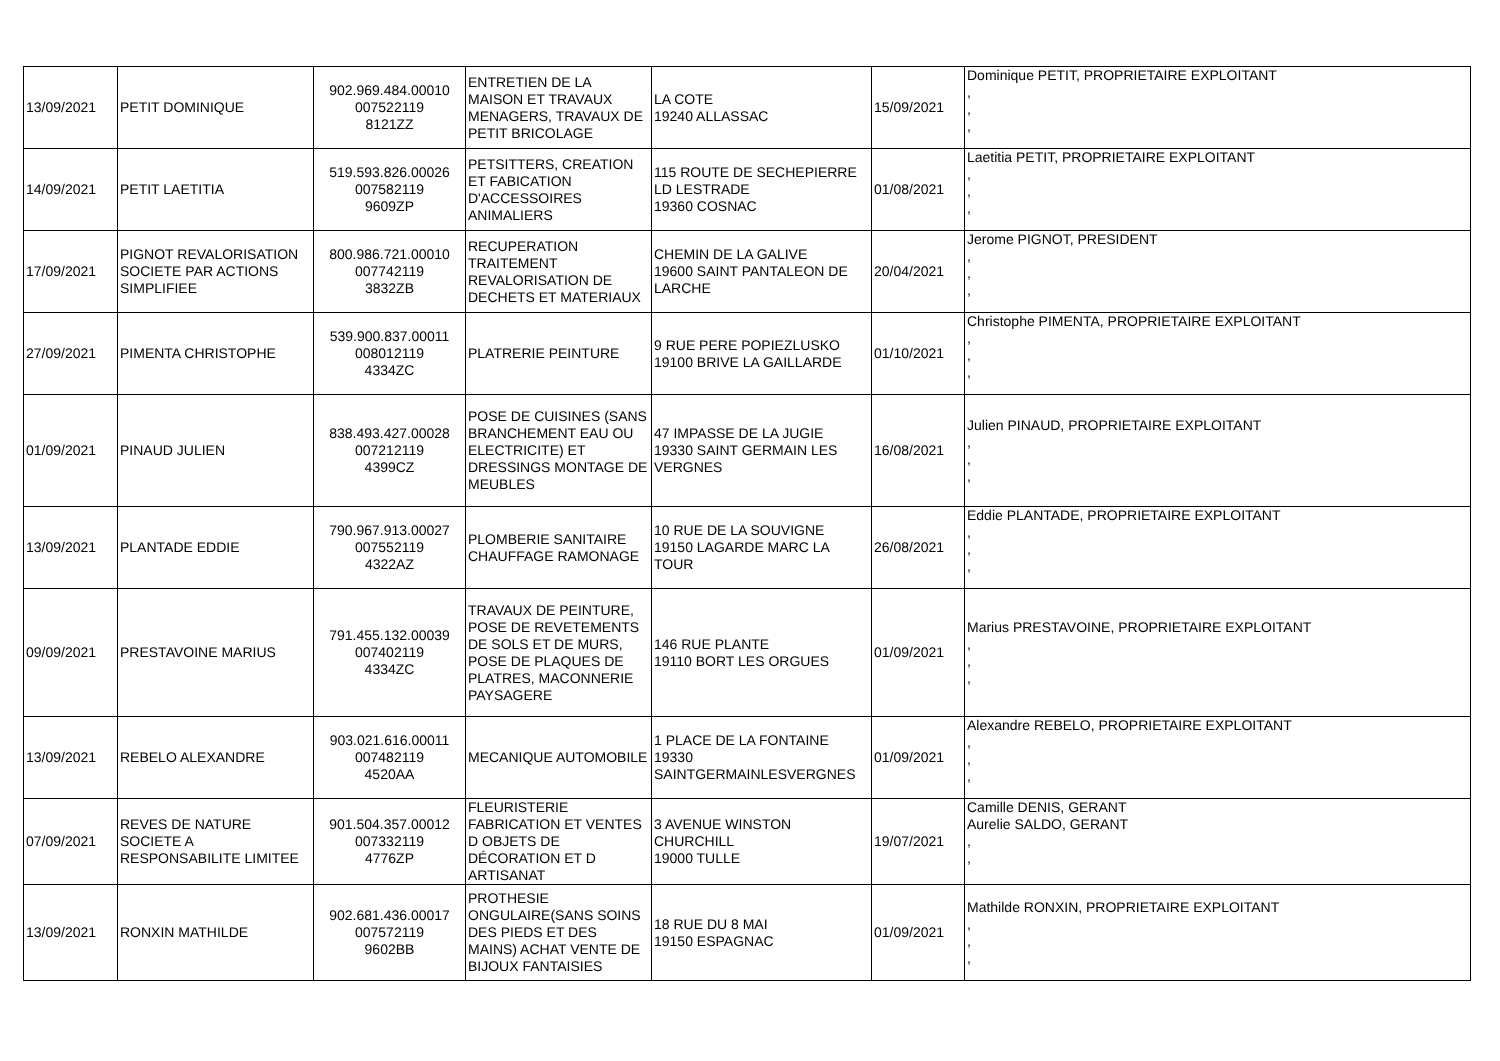| 13/09/2021 | PETIT DOMINIQUE | 902.969.484.00010 007522119 8121ZZ | ENTRETIEN DE LA MAISON ET TRAVAUX MENAGERS, TRAVAUX DE PETIT BRICOLAGE | LA COTE 19240 ALLASSAC | 15/09/2021 | Dominique PETIT, PROPRIETAIRE EXPLOITANT , , , |
| 14/09/2021 | PETIT LAETITIA | 519.593.826.00026 007582119 9609ZP | PETSITTERS, CREATION ET FABICATION D'ACCESSOIRES ANIMALIERS | 115 ROUTE DE SECHEPIERRE LD LESTRADE 19360 COSNAC | 01/08/2021 | Laetitia PETIT, PROPRIETAIRE EXPLOITANT , , , |
| 17/09/2021 | PIGNOT REVALORISATION SOCIETE PAR ACTIONS SIMPLIFIEE | 800.986.721.00010 007742119 3832ZB | RECUPERATION TRAITEMENT REVALORISATION DE DECHETS ET MATERIAUX | CHEMIN DE LA GALIVE 19600 SAINT PANTALEON DE LARCHE | 20/04/2021 | Jerome PIGNOT, PRESIDENT , , , |
| 27/09/2021 | PIMENTA CHRISTOPHE | 539.900.837.00011 008012119 4334ZC | PLATRERIE PEINTURE | 9 RUE PERE POPIEZLUSKO 19100 BRIVE LA GAILLARDE | 01/10/2021 | Christophe PIMENTA, PROPRIETAIRE EXPLOITANT , , , |
| 01/09/2021 | PINAUD JULIEN | 838.493.427.00028 007212119 4399CZ | POSE DE CUISINES (SANS BRANCHEMENT EAU OU ELECTRICITE) ET DRESSINGS MONTAGE DE MEUBLES | 47 IMPASSE DE LA JUGIE 19330 SAINT GERMAIN LES VERGNES | 16/08/2021 | Julien PINAUD, PROPRIETAIRE EXPLOITANT , , , |
| 13/09/2021 | PLANTADE EDDIE | 790.967.913.00027 007552119 4322AZ | PLOMBERIE SANITAIRE CHAUFFAGE RAMONAGE | 10 RUE DE LA SOUVIGNE 19150 LAGARDE MARC LA TOUR | 26/08/2021 | Eddie PLANTADE, PROPRIETAIRE EXPLOITANT , , , |
| 09/09/2021 | PRESTAVOINE MARIUS | 791.455.132.00039 007402119 4334ZC | TRAVAUX DE PEINTURE, POSE DE REVETEMENTS DE SOLS ET DE MURS, POSE DE PLAQUES DE PLATRES, MACONNERIE PAYSAGERE | 146 RUE PLANTE 19110 BORT LES ORGUES | 01/09/2021 | Marius PRESTAVOINE, PROPRIETAIRE EXPLOITANT , , , |
| 13/09/2021 | REBELO ALEXANDRE | 903.021.616.00011 007482119 4520AA | MECANIQUE AUTOMOBILE | 1 PLACE DE LA FONTAINE 19330 SAINTGERMAINLESVERGNES | 01/09/2021 | Alexandre REBELO, PROPRIETAIRE EXPLOITANT , , , |
| 07/09/2021 | REVES DE NATURE SOCIETE A RESPONSABILITE LIMITEE | 901.504.357.00012 007332119 4776ZP | FLEURISTERIE FABRICATION ET VENTES D OBJETS DE DÉCORATION ET D ARTISANAT | 3 AVENUE WINSTON CHURCHILL 19000 TULLE | 19/07/2021 | Camille DENIS, GERANT Aurelie SALDO, GERANT , , |
| 13/09/2021 | RONXIN MATHILDE | 902.681.436.00017 007572119 9602BB | PROTHESIE ONGULAIRE(SANS SOINS DES PIEDS ET DES MAINS) ACHAT VENTE DE BIJOUX FANTAISIES | 18 RUE DU 8 MAI 19150 ESPAGNAC | 01/09/2021 | Mathilde RONXIN, PROPRIETAIRE EXPLOITANT , , , |